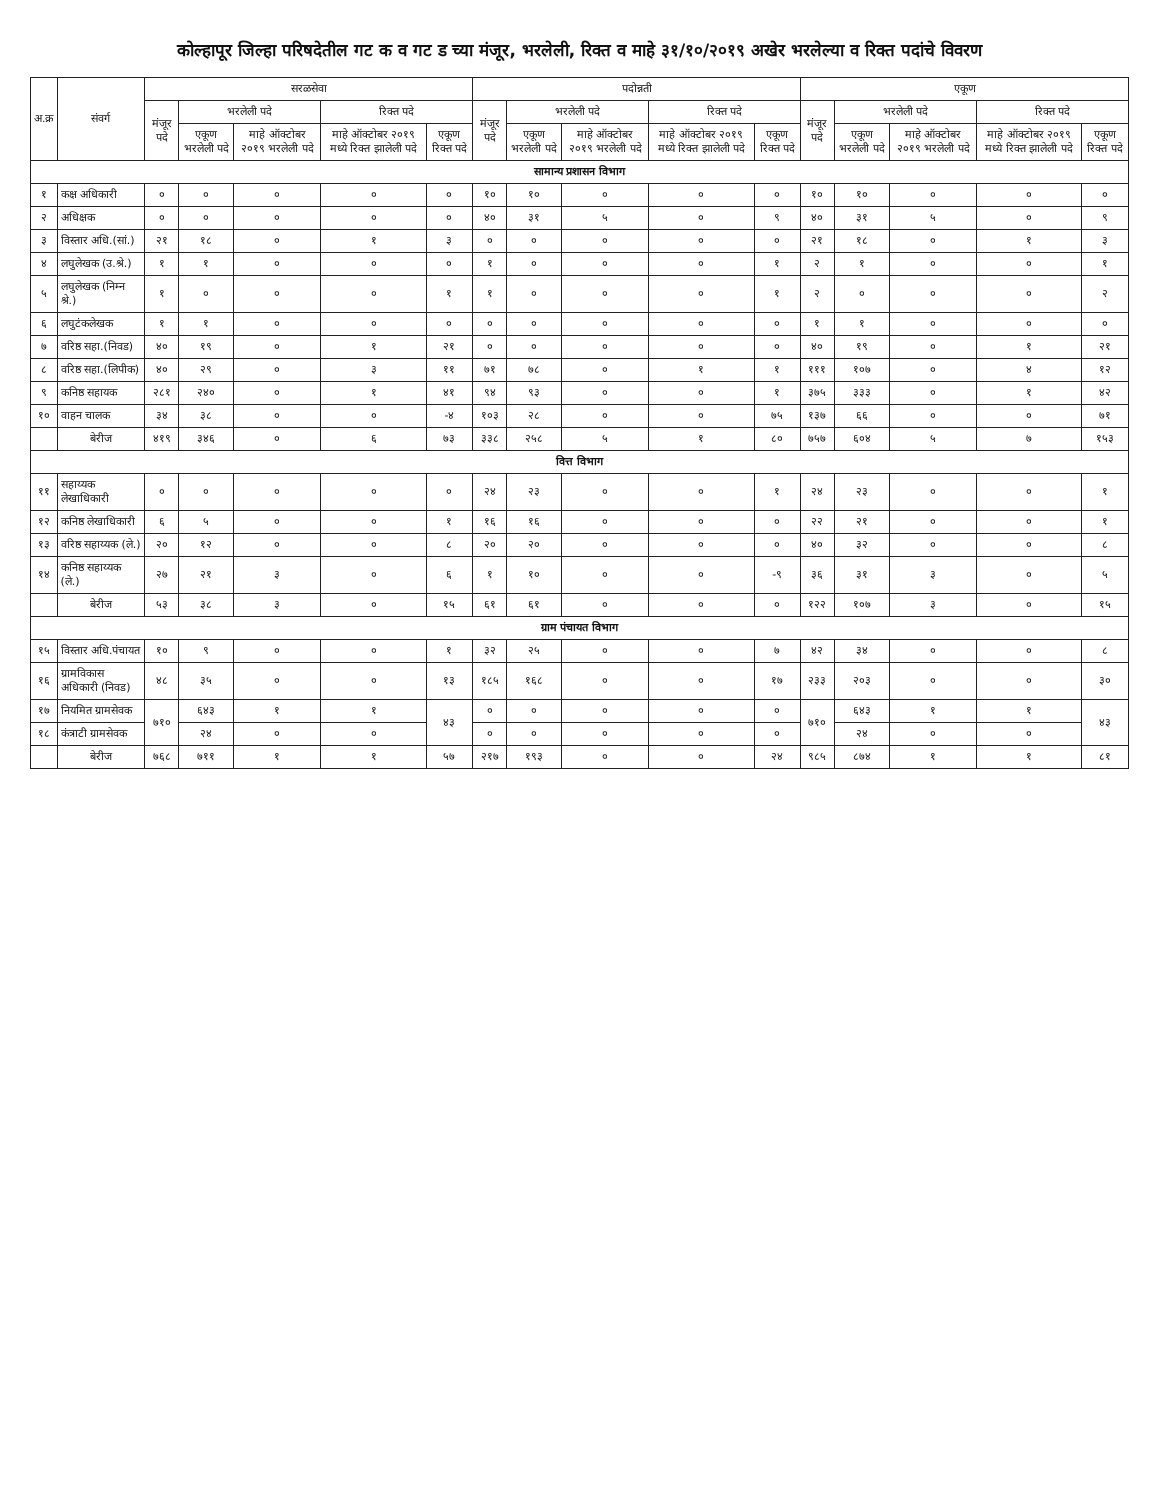कोल्हापूर जिल्हा परिषदेतील गट क व गट ड च्या मंजूर, भरलेली, रिक्त व माहे ३१/१०/२०१९ अखेर भरलेल्या व रिक्त पदांचे विवरण
| अ.क्र | संवर्ग | सरळसेवा | | | | | पदोन्नती | | | | | एकूण | | | | |
| --- | --- | --- | --- | --- | --- | --- | --- | --- | --- | --- | --- | --- | --- | --- | --- | --- |
| | | मंजूर पदे | भरलेली पदे | | रिक्त पदे | | मंजूर पदे | भरलेली पदे | | रिक्त पदे | | मंजूर पदे | भरलेली पदे | | रिक्त पदे | |
| | | | एकूण भरलेली पदे | माहे ऑक्टोबर २०१९ भरलेली पदे | माहे ऑक्टोबर २०१९ मध्ये रिक्त झालेली पदे | एकूण रिक्त पदे | | एकूण भरलेली पदे | माहे ऑक्टोबर २०१९ भरलेली पदे | माहे ऑक्टोबर २०१९ मध्ये रिक्त झालेली पदे | एकूण रिक्त पदे | | एकूण भरलेली पदे | माहे ऑक्टोबर २०१९ भरलेली पदे | माहे ऑक्टोबर २०१९ मध्ये रिक्त झालेली पदे | एकूण रिक्त पदे |
| सामान्य प्रशासन विभाग | | | | | | | | | | | | | | | | |
| १ | कक्ष अधिकारी | ० | ० | ० | ० | ० | १० | १० | ० | ० | ० | १० | १० | ० | ० | ० |
| २ | अधिक्षक | ० | ० | ० | ० | ० | ४० | ३१ | ५ | ० | ९ | ४० | ३१ | ५ | ० | ९ |
| ३ | विस्तार अधि.(सां.) | २१ | १८ | ० | १ | ३ | ० | ० | ० | ० | ० | २१ | १८ | ० | १ | ३ |
| ४ | लघुलेखक (उ.श्रे.) | १ | १ | ० | ० | ० | १ | ० | ० | ० | १ | २ | १ | ० | ० | १ |
| ५ | लघुलेखक (निम्न श्रे.) | १ | ० | ० | ० | १ | १ | ० | ० | ० | १ | २ | ० | ० | ० | २ |
| ६ | लघुटंकलेखक | १ | १ | ० | ० | ० | ० | ० | ० | ० | ० | १ | १ | ० | ० | ० |
| ७ | वरिष्ठ सहा.(निवड) | ४० | १९ | ० | १ | २१ | ० | ० | ० | ० | ० | ४० | १९ | ० | १ | २१ |
| ८ | वरिष्ठ सहा.(लिपीक) | ४० | २९ | ० | ३ | ११ | ७१ | ७८ | ० | १ | १ | १११ | १०७ | ० | ४ | १२ |
| ९ | कनिष्ठ सहायक | २८१ | २४० | ० | १ | ४१ | ९४ | ९३ | ० | ० | १ | ३७५ | ३३३ | ० | १ | ४२ |
| १० | वाहन चालक | ३४ | ३८ | ० | ० | -४ | १०३ | २८ | ० | ० | ७५ | १३७ | ६६ | ० | ० | ७१ |
| | बेरीज | ४१९ | ३४६ | ० | ६ | ७३ | ३३८ | २५८ | ५ | १ | ८० | ७५७ | ६०४ | ५ | ७ | १५३ |
| वित्त विभाग | | | | | | | | | | | | | | | | |
| ११ | सहाय्यक लेखाधिकारी | ० | ० | ० | ० | ० | २४ | २३ | ० | ० | १ | २४ | २३ | ० | ० | १ |
| १२ | कनिष्ठ लेखाधिकारी | ६ | ५ | ० | ० | १ | १६ | १६ | ० | ० | ० | २२ | २१ | ० | ० | १ |
| १३ | वरिष्ठ सहाय्यक (ले.) | २० | १२ | ० | ० | ८ | २० | २० | ० | ० | ० | ४० | ३२ | ० | ० | ८ |
| १४ | कनिष्ठ सहाय्यक (ले.) | २७ | २१ | ३ | ० | ६ | १ | १० | ० | ० | -९ | ३६ | ३१ | ३ | ० | ५ |
| | बेरीज | ५३ | ३८ | ३ | ० | १५ | ६१ | ६१ | ० | ० | ० | १२२ | १०७ | ३ | ० | १५ |
| ग्राम पंचायत विभाग | | | | | | | | | | | | | | | | |
| १५ | विस्तार अधि.पंचायत | १० | ९ | ० | ० | १ | ३२ | २५ | ० | ० | ७ | ४२ | ३४ | ० | ० | ८ |
| १६ | ग्रामविकास अधिकारी (निवड) | ४८ | ३५ | ० | ० | १३ | १८५ | १६८ | ० | ० | १७ | २३३ | २०३ | ० | ० | ३० |
| १७ | नियमित ग्रामसेवक | ७१० | ६४३ | १ | १ | ४३ | ० | ० | ० | ० | ० | ७१० | ६४३ | १ | १ | ४३ |
| १८ | कंत्राटी ग्रामसेवक | | २४ | ० | ० | | ० | ० | ० | ० | ० | | २४ | ० | ० | |
| | बेरीज | ७६८ | ७११ | १ | १ | ५७ | २१७ | १९३ | ० | ० | २४ | ९८५ | ८७४ | १ | १ | ८१ |